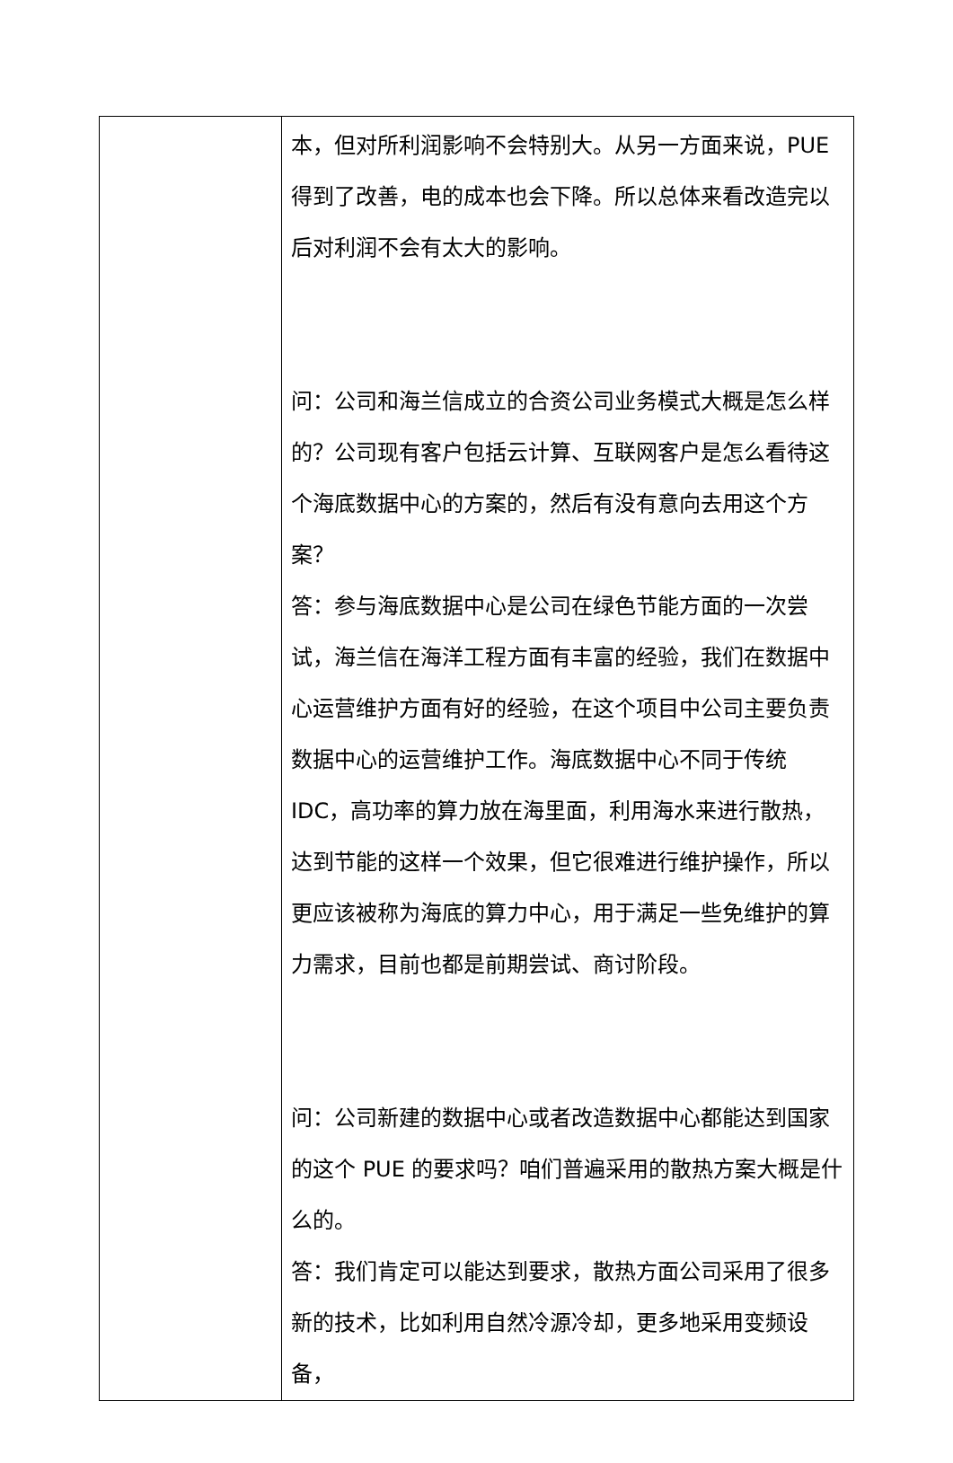| | 本，但对所利润影响不会特别大。从另一方面来说，PUE得到了改善，电的成本也会下降。所以总体来看改造完以后对利润不会有太大的影响。 问：公司和海兰信成立的合资公司业务模式大概是怎么样的？公司现有客户包括云计算、互联网客户是怎么看待这个海底数据中心的方案的，然后有没有意向去用这个方案？ 答：参与海底数据中心是公司在绿色节能方面的一次尝试，海兰信在海洋工程方面有丰富的经验，我们在数据中心运营维护方面有好的经验，在这个项目中公司主要负责数据中心的运营维护工作。海底数据中心不同于传统IDC，高功率的算力放在海里面，利用海水来进行散热，达到节能的这样一个效果，但它很难进行维护操作，所以更应该被称为海底的算力中心，用于满足一些免维护的算力需求，目前也都是前期尝试、商讨阶段。 问：公司新建的数据中心或者改造数据中心都能达到国家的这个 PUE 的要求吗？咱们普遍采用的散热方案大概是什么的。 答：我们肯定可以能达到要求，散热方面公司采用了很多新的技术，比如利用自然冷源冷却，更多地采用变频设备， |